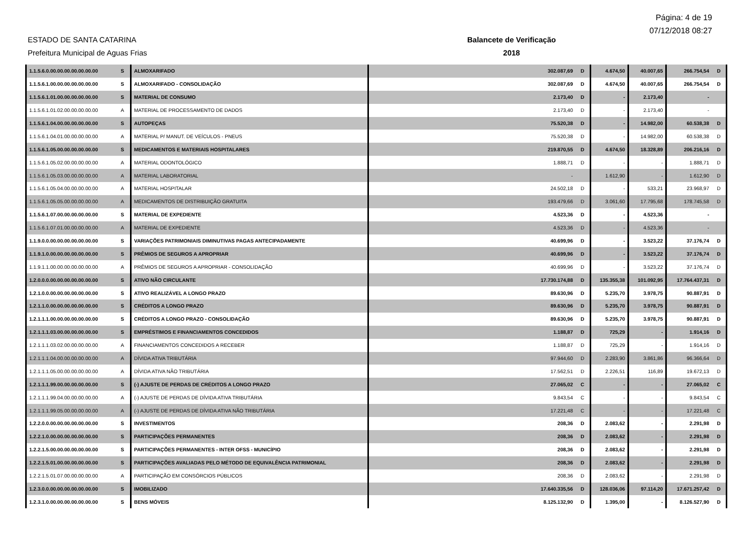Página: 4 de 19
07/12/2018 08:27
ESTADO DE SANTA CATARINA
Prefeitura Municipal de Aguas Frias
Balancete de Verificação
2018
| 1.1.5.6.0.00.00.00.00.00.00.00 | S | ALMOXARIFADO | 302.087,69 | D | 4.674,50 | 40.007,65 | 266.754,54 | D |
| 1.1.5.6.1.00.00.00.00.00.00.00 | S | ALMOXARIFADO - CONSOLIDAÇÃO | 302.087,69 | D | 4.674,50 | 40.007,65 | 266.754,54 | D |
| 1.1.5.6.1.01.00.00.00.00.00.00 | S | MATERIAL DE CONSUMO | 2.173,40 | D | - | 2.173,40 | - | |
| 1.1.5.6.1.01.02.00.00.00.00.00 | A | MATERIAL DE PROCESSAMENTO DE DADOS | 2.173,40 | D | - | 2.173,40 | - | |
| 1.1.5.6.1.04.00.00.00.00.00.00 | S | AUTOPEÇAS | 75.520,38 | D | - | 14.982,00 | 60.538,38 | D |
| 1.1.5.6.1.04.01.00.00.00.00.00 | A | MATERIAL P/ MANUT. DE VEÍCULOS - PNEUS | 75.520,38 | D | - | 14.982,00 | 60.538,38 | D |
| 1.1.5.6.1.05.00.00.00.00.00.00 | S | MEDICAMENTOS E MATERIAIS HOSPITALARES | 219.870,55 | D | 4.674,50 | 18.328,89 | 206.216,16 | D |
| 1.1.5.6.1.05.02.00.00.00.00.00 | A | MATERIAL ODONTOLÓGICO | 1.888,71 | D | - | - | 1.888,71 | D |
| 1.1.5.6.1.05.03.00.00.00.00.00 | A | MATERIAL LABORATORIAL | - | | 1.612,90 | - | 1.612,90 | D |
| 1.1.5.6.1.05.04.00.00.00.00.00 | A | MATERIAL HOSPITALAR | 24.502,18 | D | - | 533,21 | 23.968,97 | D |
| 1.1.5.6.1.05.05.00.00.00.00.00 | A | MEDICAMENTOS DE DISTRIBUIÇÃO GRATUITA | 193.479,66 | D | 3.061,60 | 17.795,68 | 178.745,58 | D |
| 1.1.5.6.1.07.00.00.00.00.00.00 | S | MATERIAL DE EXPEDIENTE | 4.523,36 | D | - | 4.523,36 | - | |
| 1.1.5.6.1.07.01.00.00.00.00.00 | A | MATERIAL DE EXPEDIENTE | 4.523,36 | D | - | 4.523,36 | - | |
| 1.1.9.0.0.00.00.00.00.00.00.00 | S | VARIAÇÕES PATRIMONIAIS DIMINUTIVAS PAGAS ANTECIPADAMENTE | 40.699,96 | D | - | 3.523,22 | 37.176,74 | D |
| 1.1.9.1.0.00.00.00.00.00.00.00 | S | PRÊMIOS DE SEGUROS A APROPRIAR | 40.699,96 | D | - | 3.523,22 | 37.176,74 | D |
| 1.1.9.1.1.00.00.00.00.00.00.00 | A | PRÊMIOS DE SEGUROS A APROPRIAR - CONSOLIDAÇÃO | 40.699,96 | D | - | 3.523,22 | 37.176,74 | D |
| 1.2.0.0.0.00.00.00.00.00.00.00 | S | ATIVO NÃO CIRCULANTE | 17.730.174,88 | D | 135.355,38 | 101.092,95 | 17.764.437,31 | D |
| 1.2.1.0.0.00.00.00.00.00.00.00 | S | ATIVO REALIZÁVEL A LONGO PRAZO | 89.630,96 | D | 5.235,70 | 3.978,75 | 90.887,91 | D |
| 1.2.1.1.0.00.00.00.00.00.00.00 | S | CRÉDITOS A LONGO PRAZO | 89.630,96 | D | 5.235,70 | 3.978,75 | 90.887,91 | D |
| 1.2.1.1.1.00.00.00.00.00.00.00 | S | CRÉDITOS A LONGO PRAZO - CONSOLIDAÇÃO | 89.630,96 | D | 5.235,70 | 3.978,75 | 90.887,91 | D |
| 1.2.1.1.1.03.00.00.00.00.00.00 | S | EMPRÉSTIMOS E FINANCIAMENTOS CONCEDIDOS | 1.188,87 | D | 725,29 | - | 1.914,16 | D |
| 1.2.1.1.1.03.02.00.00.00.00.00 | A | FINANCIAMENTOS CONCEDIDOS A RECEBER | 1.188,87 | D | 725,29 | - | 1.914,16 | D |
| 1.2.1.1.1.04.00.00.00.00.00.00 | A | DÍVIDA ATIVA TRIBUTÁRIA | 97.944,60 | D | 2.283,90 | 3.861,86 | 96.366,64 | D |
| 1.2.1.1.1.05.00.00.00.00.00.00 | A | DÍVIDA ATIVA NÃO TRIBUTÁRIA | 17.562,51 | D | 2.226,51 | 116,89 | 19.672,13 | D |
| 1.2.1.1.1.99.00.00.00.00.00.00 | S | (-) AJUSTE DE PERDAS DE CRÉDITOS A LONGO PRAZO | 27.065,02 | C | - | - | 27.065,02 | C |
| 1.2.1.1.1.99.04.00.00.00.00.00 | A | (-) AJUSTE DE PERDAS DE DÍVIDA ATIVA TRIBUTÁRIA | 9.843,54 | C | - | - | 9.843,54 | C |
| 1.2.1.1.1.99.05.00.00.00.00.00 | A | (-) AJUSTE DE PERDAS DE DÍVIDA ATIVA NÃO TRIBUTÁRIA | 17.221,48 | C | - | - | 17.221,48 | C |
| 1.2.2.0.0.00.00.00.00.00.00.00 | S | INVESTIMENTOS | 208,36 | D | 2.083,62 | - | 2.291,98 | D |
| 1.2.2.1.0.00.00.00.00.00.00.00 | S | PARTICIPAÇÕES PERMANENTES | 208,36 | D | 2.083,62 | - | 2.291,98 | D |
| 1.2.2.1.5.00.00.00.00.00.00.00 | S | PARTICIPAÇÕES PERMANENTES - INTER OFSS - MUNICÍPIO | 208,36 | D | 2.083,62 | - | 2.291,98 | D |
| 1.2.2.1.5.01.00.00.00.00.00.00 | S | PARTICIPAÇÕES AVALIADAS PELO MÉTODO DE EQUIVALÊNCIA PATRIMONIAL | 208,36 | D | 2.083,62 | - | 2.291,98 | D |
| 1.2.2.1.5.01.07.00.00.00.00.00 | A | PARTICIPAÇÃO EM CONSÓRCIOS PÚBLICOS | 208,36 | D | 2.083,62 | - | 2.291,98 | D |
| 1.2.3.0.0.00.00.00.00.00.00.00 | S | IMOBILIZADO | 17.640.335,56 | D | 128.036,06 | 97.114,20 | 17.671.257,42 | D |
| 1.2.3.1.0.00.00.00.00.00.00.00 | S | BENS MÓVEIS | 8.125.132,90 | D | 1.395,00 | - | 8.126.527,90 | D |